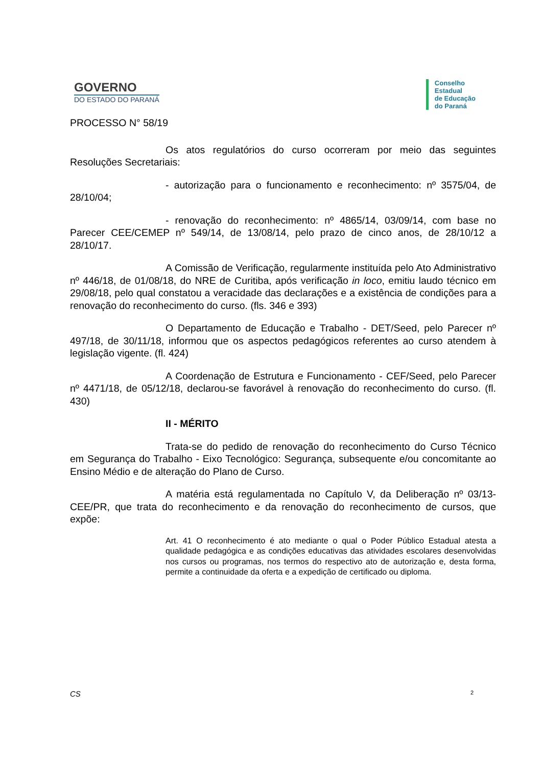GOVERNO
DO ESTADO DO PARANÁ
Conselho
Estadual
de Educação
do Paraná
PROCESSO N° 58/19
Os atos regulatórios do curso ocorreram por meio das seguintes Resoluções Secretariais:
- autorização para o funcionamento e reconhecimento: nº 3575/04, de 28/10/04;
- renovação do reconhecimento: nº 4865/14, 03/09/14, com base no Parecer CEE/CEMEP nº 549/14, de 13/08/14, pelo prazo de cinco anos, de 28/10/12 a 28/10/17.
A Comissão de Verificação, regularmente instituída pelo Ato Administrativo nº 446/18, de 01/08/18, do NRE de Curitiba, após verificação in loco, emitiu laudo técnico em 29/08/18, pelo qual constatou a veracidade das declarações e a existência de condições para a renovação do reconhecimento do curso. (fls. 346 e 393)
O Departamento de Educação e Trabalho - DET/Seed, pelo Parecer nº 497/18, de 30/11/18, informou que os aspectos pedagógicos referentes ao curso atendem à legislação vigente. (fl. 424)
A Coordenação de Estrutura e Funcionamento - CEF/Seed, pelo Parecer nº 4471/18, de 05/12/18, declarou-se favorável à renovação do reconhecimento do curso. (fl. 430)
II - MÉRITO
Trata-se do pedido de renovação do reconhecimento do Curso Técnico em Segurança do Trabalho - Eixo Tecnológico: Segurança, subsequente e/ou concomitante ao Ensino Médio e de alteração do Plano de Curso.
A matéria está regulamentada no Capítulo V, da Deliberação nº 03/13-CEE/PR, que trata do reconhecimento e da renovação do reconhecimento de cursos, que expõe:
Art. 41 O reconhecimento é ato mediante o qual o Poder Público Estadual atesta a qualidade pedagógica e as condições educativas das atividades escolares desenvolvidas nos cursos ou programas, nos termos do respectivo ato de autorização e, desta forma, permite a continuidade da oferta e a expedição de certificado ou diploma.
CS 2